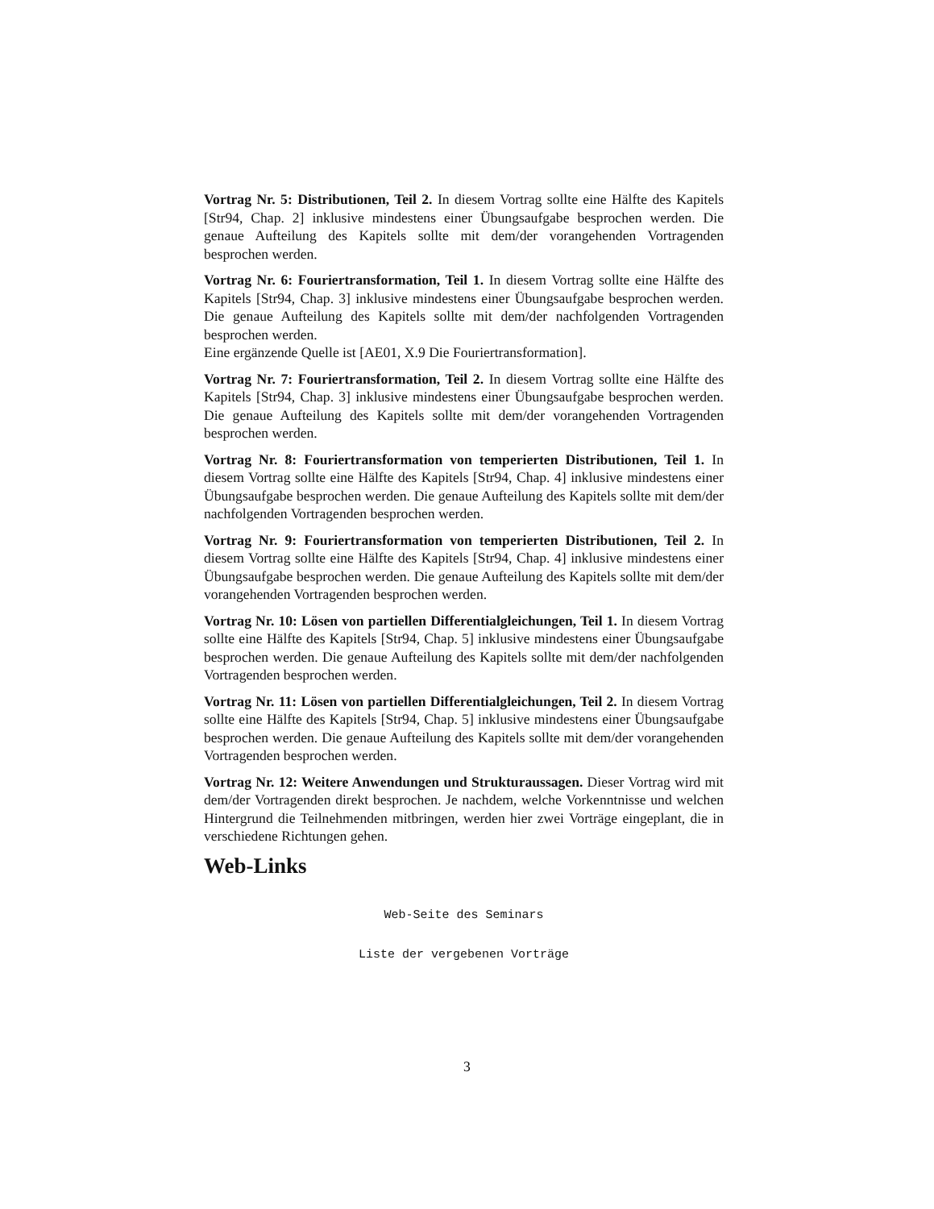Vortrag Nr. 5: Distributionen, Teil 2. In diesem Vortrag sollte eine Hälfte des Kapitels [Str94, Chap. 2] inklusive mindestens einer Übungsaufgabe besprochen werden. Die genaue Aufteilung des Kapitels sollte mit dem/der vorangehenden Vortragenden besprochen werden.
Vortrag Nr. 6: Fouriertransformation, Teil 1. In diesem Vortrag sollte eine Hälfte des Kapitels [Str94, Chap. 3] inklusive mindestens einer Übungsaufgabe besprochen werden. Die genaue Aufteilung des Kapitels sollte mit dem/der nachfolgenden Vortragenden besprochen werden.
Eine ergänzende Quelle ist [AE01, X.9 Die Fouriertransformation].
Vortrag Nr. 7: Fouriertransformation, Teil 2. In diesem Vortrag sollte eine Hälfte des Kapitels [Str94, Chap. 3] inklusive mindestens einer Übungsaufgabe besprochen werden. Die genaue Aufteilung des Kapitels sollte mit dem/der vorangehenden Vortragenden besprochen werden.
Vortrag Nr. 8: Fouriertransformation von temperierten Distributionen, Teil 1. In diesem Vortrag sollte eine Hälfte des Kapitels [Str94, Chap. 4] inklusive mindestens einer Übungsaufgabe besprochen werden. Die genaue Aufteilung des Kapitels sollte mit dem/der nachfolgenden Vortragenden besprochen werden.
Vortrag Nr. 9: Fouriertransformation von temperierten Distributionen, Teil 2. In diesem Vortrag sollte eine Hälfte des Kapitels [Str94, Chap. 4] inklusive mindestens einer Übungsaufgabe besprochen werden. Die genaue Aufteilung des Kapitels sollte mit dem/der vorangehenden Vortragenden besprochen werden.
Vortrag Nr. 10: Lösen von partiellen Differentialgleichungen, Teil 1. In diesem Vortrag sollte eine Hälfte des Kapitels [Str94, Chap. 5] inklusive mindestens einer Übungsaufgabe besprochen werden. Die genaue Aufteilung des Kapitels sollte mit dem/der nachfolgenden Vortragenden besprochen werden.
Vortrag Nr. 11: Lösen von partiellen Differentialgleichungen, Teil 2. In diesem Vortrag sollte eine Hälfte des Kapitels [Str94, Chap. 5] inklusive mindestens einer Übungsaufgabe besprochen werden. Die genaue Aufteilung des Kapitels sollte mit dem/der vorangehenden Vortragenden besprochen werden.
Vortrag Nr. 12: Weitere Anwendungen und Strukturaussagen. Dieser Vortrag wird mit dem/der Vortragenden direkt besprochen. Je nachdem, welche Vorkenntnisse und welchen Hintergrund die Teilnehmenden mitbringen, werden hier zwei Vorträge eingeplant, die in verschiedene Richtungen gehen.
Web-Links
Web-Seite des Seminars
Liste der vergebenen Vorträge
3